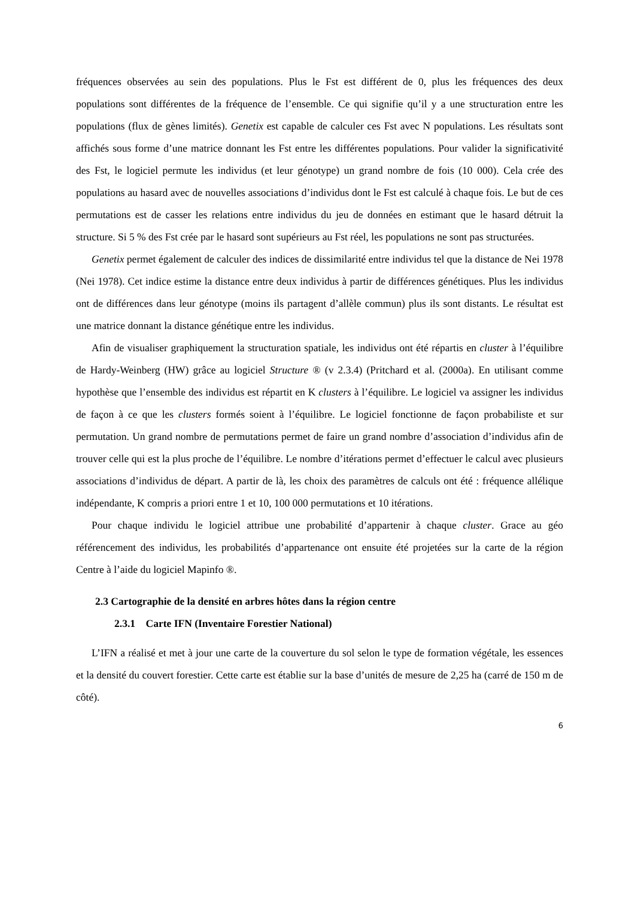fréquences observées au sein des populations. Plus le Fst est différent de 0, plus les fréquences des deux populations sont différentes de la fréquence de l’ensemble. Ce qui signifie qu’il y a une structuration entre les populations (flux de gènes limités). Genetix est capable de calculer ces Fst avec N populations. Les résultats sont affichés sous forme d’une matrice donnant les Fst entre les différentes populations. Pour valider la significativité des Fst, le logiciel permute les individus (et leur génotype) un grand nombre de fois (10 000). Cela crée des populations au hasard avec de nouvelles associations d’individus dont le Fst est calculé à chaque fois. Le but de ces permutations est de casser les relations entre individus du jeu de données en estimant que le hasard détruit la structure. Si 5 % des Fst crée par le hasard sont supérieurs au Fst réel, les populations ne sont pas structurées.
Genetix permet également de calculer des indices de dissimilarité entre individus tel que la distance de Nei 1978 (Nei 1978). Cet indice estime la distance entre deux individus à partir de différences génétiques. Plus les individus ont de différences dans leur génotype (moins ils partagent d’allèle commun) plus ils sont distants. Le résultat est une matrice donnant la distance génétique entre les individus.
Afin de visualiser graphiquement la structuration spatiale, les individus ont été répartis en cluster à l’équilibre de Hardy-Weinberg (HW) grâce au logiciel Structure ® (v 2.3.4) (Pritchard et al. (2000a). En utilisant comme hypothèse que l’ensemble des individus est répartit en K clusters à l’équilibre. Le logiciel va assigner les individus de façon à ce que les clusters formés soient à l’équilibre. Le logiciel fonctionne de façon probabiliste et sur permutation. Un grand nombre de permutations permet de faire un grand nombre d’association d’individus afin de trouver celle qui est la plus proche de l’équilibre. Le nombre d’itérations permet d’effectuer le calcul avec plusieurs associations d’individus de départ. A partir de là, les choix des paramètres de calculs ont été : fréquence allélique indépendante, K compris a priori entre 1 et 10, 100 000 permutations et 10 itérations.
Pour chaque individu le logiciel attribue une probabilité d’appartenir à chaque cluster. Grace au géo référencement des individus, les probabilités d’appartenance ont ensuite été projetées sur la carte de la région Centre à l’aide du logiciel Mapinfo ®.
2.3 Cartographie de la densité en arbres hôtes dans la région centre
2.3.1 Carte IFN (Inventaire Forestier National)
L’IFN a réalisé et met à jour une carte de la couverture du sol selon le type de formation végétale, les essences et la densité du couvert forestier. Cette carte est établie sur la base d’unités de mesure de 2,25 ha (carré de 150 m de côté).
6